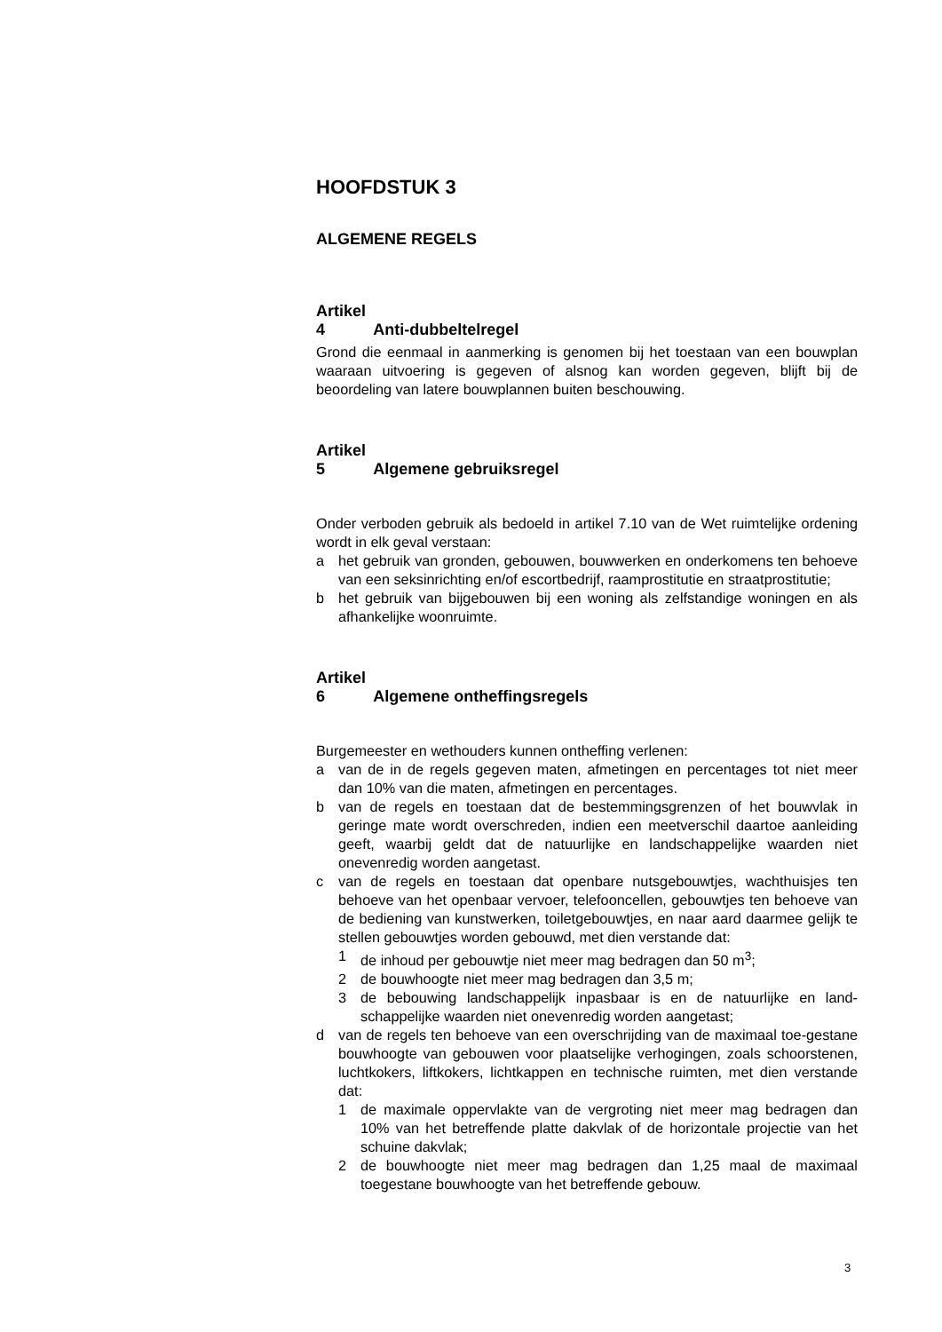HOOFDSTUK 3
ALGEMENE REGELS
Artikel 4 Anti-dubbeltelregel
Grond die eenmaal in aanmerking is genomen bij het toestaan van een bouwplan waaraan uitvoering is gegeven of alsnog kan worden gegeven, blijft bij de beoordeling van latere bouwplannen buiten beschouwing.
Artikel 5 Algemene gebruiksregel
Onder verboden gebruik als bedoeld in artikel 7.10 van de Wet ruimtelijke ordening wordt in elk geval verstaan:
a het gebruik van gronden, gebouwen, bouwwerken en onderkomens ten behoeve van een seksinrichting en/of escortbedrijf, raamprostitutie en straatprostitutie;
b het gebruik van bijgebouwen bij een woning als zelfstandige woningen en als afhankelijke woonruimte.
Artikel 6 Algemene ontheffingsregels
Burgemeester en wethouders kunnen ontheffing verlenen:
a van de in de regels gegeven maten, afmetingen en percentages tot niet meer dan 10% van die maten, afmetingen en percentages.
b van de regels en toestaan dat de bestemmingsgrenzen of het bouwvlak in geringe mate wordt overschreden, indien een meetverschil daartoe aanleiding geeft, waarbij geldt dat de natuurlijke en landschappelijke waarden niet onevenredig worden aangetast.
c van de regels en toestaan dat openbare nutsgebouwtjes, wachthuisjes ten behoeve van het openbaar vervoer, telefooncellen, gebouwtjes ten behoeve van de bediening van kunstwerken, toiletgebouwtjes, en naar aard daarmee gelijk te stellen gebouwtjes worden gebouwd, met dien verstande dat:
1 de inhoud per gebouwtje niet meer mag bedragen dan 50 m<sup>3</sup>;
2 de bouwhoogte niet meer mag bedragen dan 3,5 m;
3 de bebouwing landschappelijk inpasbaar is en de natuurlijke en land-schappelijke waarden niet onevenredig worden aangetast;
d van de regels ten behoeve van een overschrijding van de maximaal toe-gestane bouwhoogte van gebouwen voor plaatselijke verhogingen, zoals schoorstenen, luchtkokers, liftkokers, lichtkappen en technische ruimten, met dien verstande dat:
1 de maximale oppervlakte van de vergroting niet meer mag bedragen dan 10% van het betreffende platte dakvlak of de horizontale projectie van het schuine dakvlak;
2 de bouwhoogte niet meer mag bedragen dan 1,25 maal de maximaal toegestane bouwhoogte van het betreffende gebouw.
3